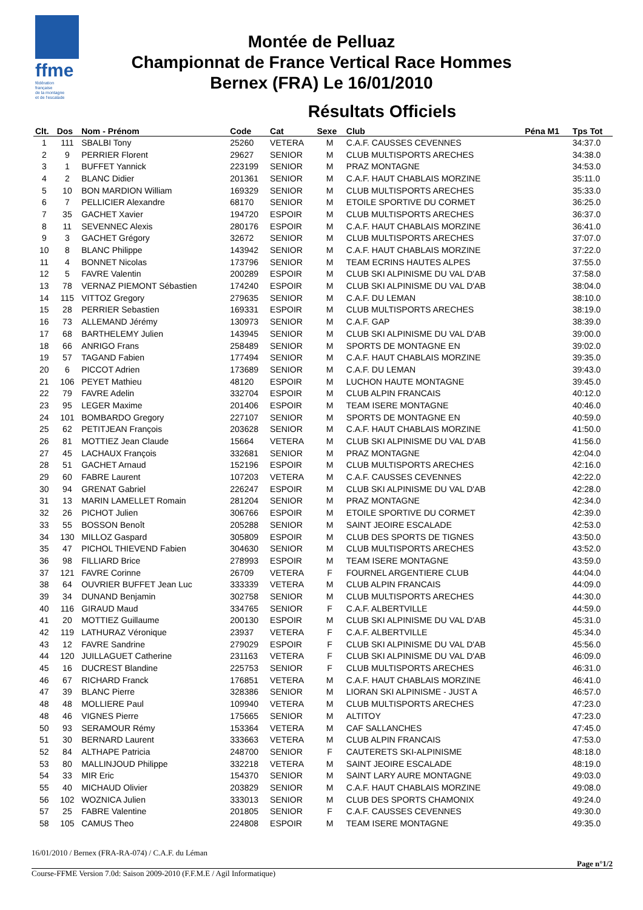ffme
fédération
française
de la montagne
et de l'escalade
Montée de Pelluaz
Championnat de France Vertical Race Hommes
Bernex (FRA) Le 16/01/2010
Résultats Officiels
| Clt. | Dos | Nom - Prénom | Code | Cat | Sexe | Club | Péna M1 | Tps Tot |
| --- | --- | --- | --- | --- | --- | --- | --- | --- |
| 1 | 111 | SBALBI Tony | 25260 | VETERA | M | C.A.F. CAUSSES CEVENNES | | 34:37.0 |
| 2 | 9 | PERRIER Florent | 29627 | SENIOR | M | CLUB MULTISPORTS ARECHES | | 34:38.0 |
| 3 | 1 | BUFFET Yannick | 223199 | SENIOR | M | PRAZ MONTAGNE | | 34:53.0 |
| 4 | 2 | BLANC Didier | 201361 | SENIOR | M | C.A.F. HAUT CHABLAIS MORZINE | | 35:11.0 |
| 5 | 10 | BON MARDION William | 169329 | SENIOR | M | CLUB MULTISPORTS ARECHES | | 35:33.0 |
| 6 | 7 | PELLICIER Alexandre | 68170 | SENIOR | M | ETOILE SPORTIVE DU CORMET | | 36:25.0 |
| 7 | 35 | GACHET Xavier | 194720 | ESPOIR | M | CLUB MULTISPORTS ARECHES | | 36:37.0 |
| 8 | 11 | SEVENNEC Alexis | 280176 | ESPOIR | M | C.A.F. HAUT CHABLAIS MORZINE | | 36:41.0 |
| 9 | 3 | GACHET Grégory | 32672 | SENIOR | M | CLUB MULTISPORTS ARECHES | | 37:07.0 |
| 10 | 8 | BLANC Philippe | 143942 | SENIOR | M | C.A.F. HAUT CHABLAIS MORZINE | | 37:22.0 |
| 11 | 4 | BONNET Nicolas | 173796 | SENIOR | M | TEAM ECRINS HAUTES ALPES | | 37:55.0 |
| 12 | 5 | FAVRE Valentin | 200289 | ESPOIR | M | CLUB SKI ALPINISME DU VAL D'AB | | 37:58.0 |
| 13 | 78 | VERNAZ PIEMONT Sébastien | 174240 | ESPOIR | M | CLUB SKI ALPINISME DU VAL D'AB | | 38:04.0 |
| 14 | 115 | VITTOZ Gregory | 279635 | SENIOR | M | C.A.F. DU LEMAN | | 38:10.0 |
| 15 | 28 | PERRIER Sebastien | 169331 | ESPOIR | M | CLUB MULTISPORTS ARECHES | | 38:19.0 |
| 16 | 73 | ALLEMAND Jérémy | 130973 | SENIOR | M | C.A.F. GAP | | 38:39.0 |
| 17 | 68 | BARTHELEMY Julien | 143945 | SENIOR | M | CLUB SKI ALPINISME DU VAL D'AB | | 39:00.0 |
| 18 | 66 | ANRIGO Frans | 258489 | SENIOR | M | SPORTS DE MONTAGNE EN | | 39:02.0 |
| 19 | 57 | TAGAND Fabien | 177494 | SENIOR | M | C.A.F. HAUT CHABLAIS MORZINE | | 39:35.0 |
| 20 | 6 | PICCOT Adrien | 173689 | SENIOR | M | C.A.F. DU LEMAN | | 39:43.0 |
| 21 | 106 | PEYET Mathieu | 48120 | ESPOIR | M | LUCHON HAUTE MONTAGNE | | 39:45.0 |
| 22 | 79 | FAVRE Adelin | 332704 | ESPOIR | M | CLUB ALPIN FRANCAIS | | 40:12.0 |
| 23 | 95 | LEGER Maxime | 201406 | ESPOIR | M | TEAM ISERE MONTAGNE | | 40:46.0 |
| 24 | 101 | BOMBARDO Gregory | 227107 | SENIOR | M | SPORTS DE MONTAGNE EN | | 40:59.0 |
| 25 | 62 | PETITJEAN François | 203628 | SENIOR | M | C.A.F. HAUT CHABLAIS MORZINE | | 41:50.0 |
| 26 | 81 | MOTTIEZ Jean Claude | 15664 | VETERA | M | CLUB SKI ALPINISME DU VAL D'AB | | 41:56.0 |
| 27 | 45 | LACHAUX François | 332681 | SENIOR | M | PRAZ MONTAGNE | | 42:04.0 |
| 28 | 51 | GACHET Arnaud | 152196 | ESPOIR | M | CLUB MULTISPORTS ARECHES | | 42:16.0 |
| 29 | 60 | FABRE Laurent | 107203 | VETERA | M | C.A.F. CAUSSES CEVENNES | | 42:22.0 |
| 30 | 94 | GRENAT Gabriel | 226247 | ESPOIR | M | CLUB SKI ALPINISME DU VAL D'AB | | 42:28.0 |
| 31 | 13 | MARIN LAMELLET Romain | 281204 | SENIOR | M | PRAZ MONTAGNE | | 42:34.0 |
| 32 | 26 | PICHOT Julien | 306766 | ESPOIR | M | ETOILE SPORTIVE DU CORMET | | 42:39.0 |
| 33 | 55 | BOSSON Benoît | 205288 | SENIOR | M | SAINT JEOIRE ESCALADE | | 42:53.0 |
| 34 | 130 | MILLOZ Gaspard | 305809 | ESPOIR | M | CLUB DES SPORTS DE TIGNES | | 43:50.0 |
| 35 | 47 | PICHOL THIEVEND Fabien | 304630 | SENIOR | M | CLUB MULTISPORTS ARECHES | | 43:52.0 |
| 36 | 98 | FILLIARD Brice | 278993 | ESPOIR | M | TEAM ISERE MONTAGNE | | 43:59.0 |
| 37 | 121 | FAVRE Corinne | 26709 | VETERA | F | FOURNEL ARGENTIERE CLUB | | 44:04.0 |
| 38 | 64 | OUVRIER BUFFET Jean Luc | 333339 | VETERA | M | CLUB ALPIN FRANCAIS | | 44:09.0 |
| 39 | 34 | DUNAND Benjamin | 302758 | SENIOR | M | CLUB MULTISPORTS ARECHES | | 44:30.0 |
| 40 | 116 | GIRAUD Maud | 334765 | SENIOR | F | C.A.F. ALBERTVILLE | | 44:59.0 |
| 41 | 20 | MOTTIEZ Guillaume | 200130 | ESPOIR | M | CLUB SKI ALPINISME DU VAL D'AB | | 45:31.0 |
| 42 | 119 | LATHURAZ Véronique | 23937 | VETERA | F | C.A.F. ALBERTVILLE | | 45:34.0 |
| 43 | 12 | FAVRE Sandrine | 279029 | ESPOIR | F | CLUB SKI ALPINISME DU VAL D'AB | | 45:56.0 |
| 44 | 120 | JUILLAGUET Catherine | 231163 | VETERA | F | CLUB SKI ALPINISME DU VAL D'AB | | 46:09.0 |
| 45 | 16 | DUCREST Blandine | 225753 | SENIOR | F | CLUB MULTISPORTS ARECHES | | 46:31.0 |
| 46 | 67 | RICHARD Franck | 176851 | VETERA | M | C.A.F. HAUT CHABLAIS MORZINE | | 46:41.0 |
| 47 | 39 | BLANC Pierre | 328386 | SENIOR | M | LIORAN SKI ALPINISME - JUST A | | 46:57.0 |
| 48 | 48 | MOLLIERE Paul | 109940 | VETERA | M | CLUB MULTISPORTS ARECHES | | 47:23.0 |
| 48 | 46 | VIGNES Pierre | 175665 | SENIOR | M | ALTITOY | | 47:23.0 |
| 50 | 93 | SERAMOUR Rémy | 153364 | VETERA | M | CAF SALLANCHES | | 47:45.0 |
| 51 | 30 | BERNARD Laurent | 333663 | VETERA | M | CLUB ALPIN FRANCAIS | | 47:53.0 |
| 52 | 84 | ALTHAPE Patricia | 248700 | SENIOR | F | CAUTERETS SKI-ALPINISME | | 48:18.0 |
| 53 | 80 | MALLINJOUD Philippe | 332218 | VETERA | M | SAINT JEOIRE ESCALADE | | 48:19.0 |
| 54 | 33 | MIR Eric | 154370 | SENIOR | M | SAINT LARY AURE MONTAGNE | | 49:03.0 |
| 55 | 40 | MICHAUD Olivier | 203829 | SENIOR | M | C.A.F. HAUT CHABLAIS MORZINE | | 49:08.0 |
| 56 | 102 | WOZNICA Julien | 333013 | SENIOR | M | CLUB DES SPORTS CHAMONIX | | 49:24.0 |
| 57 | 25 | FABRE Valentine | 201805 | SENIOR | F | C.A.F. CAUSSES CEVENNES | | 49:30.0 |
| 58 | 105 | CAMUS Theo | 224808 | ESPOIR | M | TEAM ISERE MONTAGNE | | 49:35.0 |
16/01/2010 / Bernex (FRA-RA-074) / C.A.F. du Léman
Page n°1/2
Course-FFME Version 7.0d: Saison 2009-2010 (F.F.M.E / Agil Informatique)